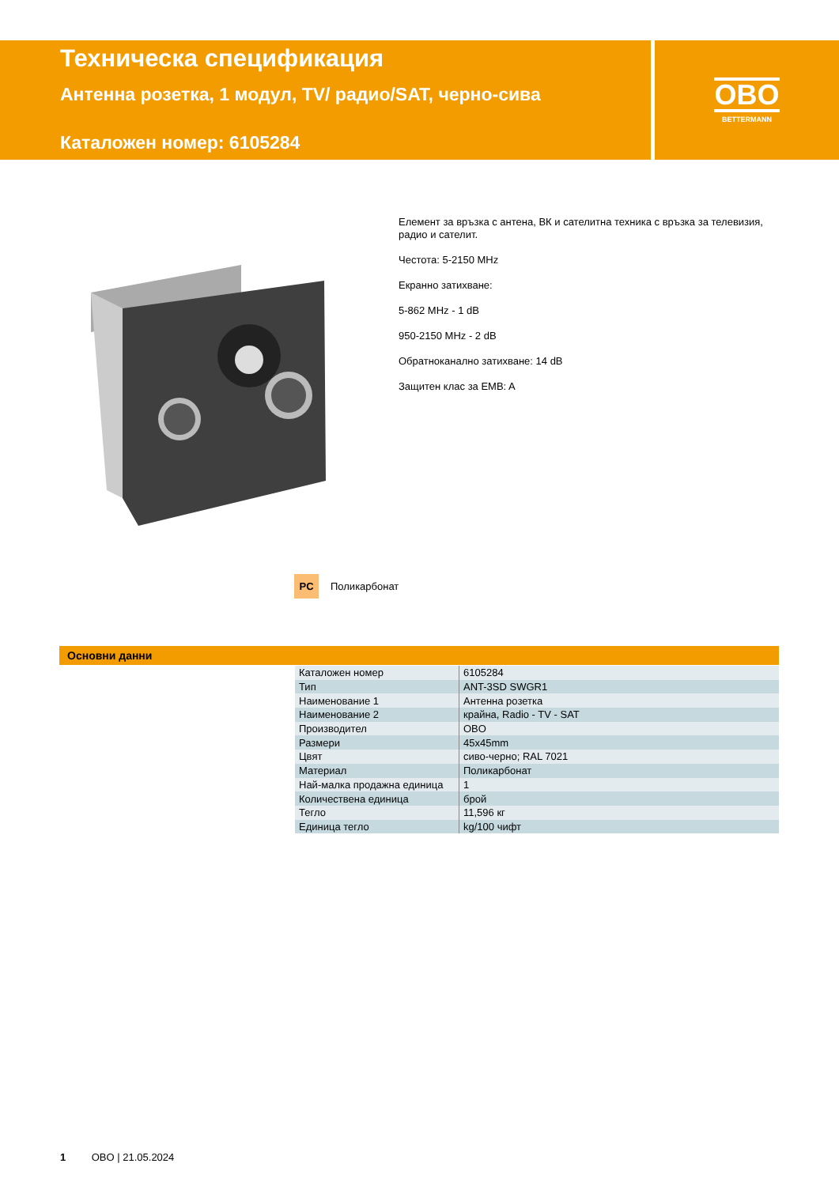Техническа спецификация
Антенна розетка, 1 модул, TV/ радио/SAT, черно-сива
Каталожен номер: 6105284
OBO
BETTERMANN
Елемент за връзка с антена, ВК и сателитна техника с връзка за телевизия, радио и сателит.
Честота: 5-2150 MHz
Екранно затихване:
5-862 MHz - 1 dB
950-2150 MHz - 2 dB
Обратноканално затихване: 14 dB
Защитен клас за EMB: A
PC
Поликарбонат
Основни данни
| Каталожен номер | 6105284 |
| Тип | ANT-3SD SWGR1 |
| Наименование 1 | Антенна розетка |
| Наименование 2 | крайна, Radio - TV - SAT |
| Производител | OBO |
| Размери | 45x45mm |
| Цвят | сиво-черно; RAL 7021 |
| Материал | Поликарбонат |
| Най-малка продажна единица | 1 |
| Количествена единица | брой |
| Тегло | 11,596 кг |
| Единица тегло | kg/100 чифт |
1 OBO | 21.05.2024